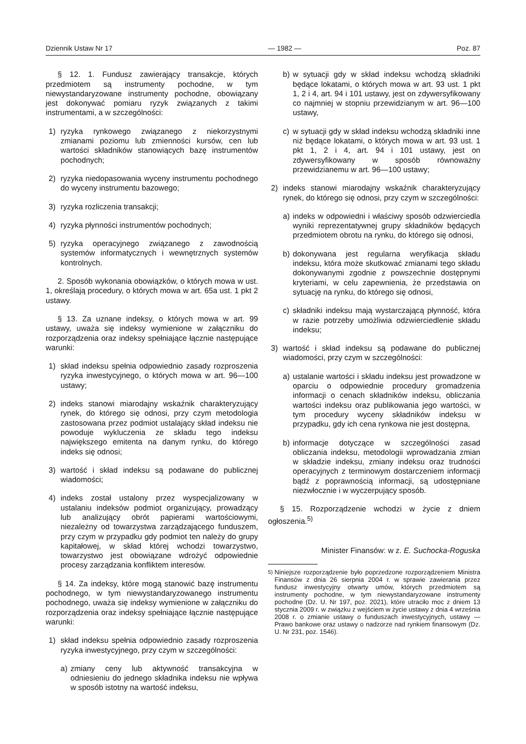Dziennik Ustaw Nr 17 — 1982 — Poz. 87
§ 12. 1. Fundusz zawierający transakcje, których przedmiotem są instrumenty pochodne, w tym niewystandaryzowane instrumenty pochodne, obowiązany jest dokonywać pomiaru ryzyk związanych z takimi instrumentami, a w szczególności:
1) ryzyka rynkowego związanego z niekorzystnymi zmianami poziomu lub zmienności kursów, cen lub wartości składników stanowiących bazę instrumentów pochodnych;
2) ryzyka niedopasowania wyceny instrumentu pochodnego do wyceny instrumentu bazowego;
3) ryzyka rozliczenia transakcji;
4) ryzyka płynności instrumentów pochodnych;
5) ryzyka operacyjnego związanego z zawodnością systemów informatycznych i wewnętrznych systemów kontrolnych.
2. Sposób wykonania obowiązków, o których mowa w ust. 1, określają procedury, o których mowa w art. 65a ust. 1 pkt 2 ustawy.
§ 13. Za uznane indeksy, o których mowa w art. 99 ustawy, uważa się indeksy wymienione w załączniku do rozporządzenia oraz indeksy spełniające łącznie następujące warunki:
1) skład indeksu spełnia odpowiednio zasady rozproszenia ryzyka inwestycyjnego, o których mowa w art. 96—100 ustawy;
2) indeks stanowi miarodajny wskaźnik charakteryzujący rynek, do którego się odnosi, przy czym metodologia zastosowana przez podmiot ustalający skład indeksu nie powoduje wykluczenia ze składu tego indeksu największego emitenta na danym rynku, do którego indeks się odnosi;
3) wartość i skład indeksu są podawane do publicznej wiadomości;
4) indeks został ustalony przez wyspecjalizowany w ustalaniu indeksów podmiot organizujący, prowadzący lub analizujący obrót papierami wartościowymi, niezależny od towarzystwa zarządzającego funduszem, przy czym w przypadku gdy podmiot ten należy do grupy kapitałowej, w skład której wchodzi towarzystwo, towarzystwo jest obowiązane wdrożyć odpowiednie procesy zarządzania konfliktem interesów.
§ 14. Za indeksy, które mogą stanowić bazę instrumentu pochodnego, w tym niewystandaryzowanego instrumentu pochodnego, uważa się indeksy wymienione w załączniku do rozporządzenia oraz indeksy spełniające łącznie następujące warunki:
1) skład indeksu spełnia odpowiednio zasady rozproszenia ryzyka inwestycyjnego, przy czym w szczególności:
a) zmiany ceny lub aktywność transakcyjna w odniesieniu do jednego składnika indeksu nie wpływa w sposób istotny na wartość indeksu,
b) w sytuacji gdy w skład indeksu wchodzą składniki będące lokatami, o których mowa w art. 93 ust. 1 pkt 1, 2 i 4, art. 94 i 101 ustawy, jest on zdywersyfikowany co najmniej w stopniu przewidzianym w art. 96—100 ustawy,
c) w sytuacji gdy w skład indeksu wchodzą składniki inne niż będące lokatami, o których mowa w art. 93 ust. 1 pkt 1, 2 i 4, art. 94 i 101 ustawy, jest on zdywersyfikowany w sposób równoważny przewidzianemu w art. 96—100 ustawy;
2) indeks stanowi miarodajny wskaźnik charakteryzujący rynek, do którego się odnosi, przy czym w szczególności:
a) indeks w odpowiedni i właściwy sposób odzwierciedla wyniki reprezentatywnej grupy składników będących przedmiotem obrotu na rynku, do którego się odnosi,
b) dokonywana jest regularna weryfikacja składu indeksu, która może skutkować zmianami tego składu dokonywanymi zgodnie z powszechnie dostępnymi kryteriami, w celu zapewnienia, że przedstawia on sytuację na rynku, do którego się odnosi,
c) składniki indeksu mają wystarczającą płynność, która w razie potrzeby umożliwia odzwierciedlenie składu indeksu;
3) wartość i skład indeksu są podawane do publicznej wiadomości, przy czym w szczególności:
a) ustalanie wartości i składu indeksu jest prowadzone w oparciu o odpowiednie procedury gromadzenia informacji o cenach składników indeksu, obliczania wartości indeksu oraz publikowania jego wartości, w tym procedury wyceny składników indeksu w przypadku, gdy ich cena rynkowa nie jest dostępna,
b) informacje dotyczące w szczególności zasad obliczania indeksu, metodologii wprowadzania zmian w składzie indeksu, zmiany indeksu oraz trudności operacyjnych z terminowym dostarczeniem informacji bądź z poprawnością informacji, są udostępniane niezwłocznie i w wyczerpujący sposób.
§ 15. Rozporządzenie wchodzi w życie z dniem ogłoszenia.<sup>5)</sup>
Minister Finansów: w z. E. Suchocka-Roguska
<sup>5)</sup> Niniejsze rozporządzenie było poprzedzone rozporządzeniem Ministra Finansów z dnia 26 sierpnia 2004 r. w sprawie zawierania przez fundusz inwestycyjny otwarty umów, których przedmiotem są instrumenty pochodne, w tym niewystandaryzowane instrumenty pochodne (Dz. U. Nr 197, poz. 2021), które utraciło moc z dniem 13 stycznia 2009 r. w związku z wejściem w życie ustawy z dnia 4 września 2008 r. o zmianie ustawy o funduszach inwestycyjnych, ustawy — Prawo bankowe oraz ustawy o nadzorze nad rynkiem finansowym (Dz. U. Nr 231, poz. 1546).